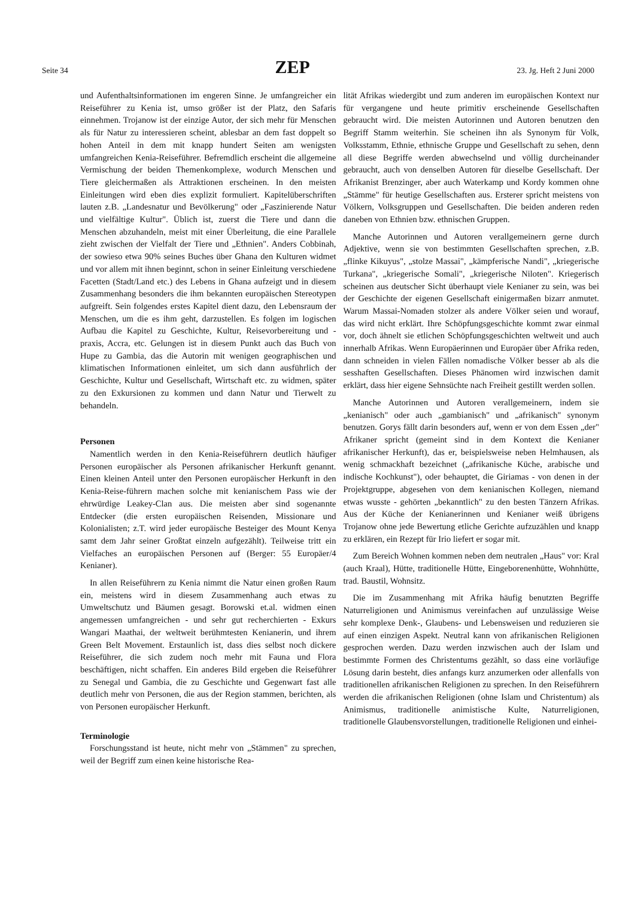Seite 34 ZEP 23. Jg. Heft 2 Juni 2000
und Aufenthaltsinformationen im engeren Sinne. Je umfangreicher ein Reiseführer zu Kenia ist, umso größer ist der Platz, den Safaris einnehmen. Trojanow ist der einzige Autor, der sich mehr für Menschen als für Natur zu interessieren scheint, ablesbar an dem fast doppelt so hohen Anteil in dem mit knapp hundert Seiten am wenigsten umfangreichen Kenia-Reiseführer. Befremdlich erscheint die allgemeine Vermischung der beiden Themenkomplexe, wodurch Menschen und Tiere gleichermaßen als Attraktionen erscheinen. In den meisten Einleitungen wird eben dies explizit formuliert. Kapitelüberschriften lauten z.B. „Landesnatur und Bevölkerung" oder „Faszinierende Natur und vielfältige Kultur". Üblich ist, zuerst die Tiere und dann die Menschen abzuhandeln, meist mit einer Überleitung, die eine Parallele zieht zwischen der Vielfalt der Tiere und „Ethnien". Anders Cobbinah, der sowieso etwa 90% seines Buches über Ghana den Kulturen widmet und vor allem mit ihnen beginnt, schon in seiner Einleitung verschiedene Facetten (Stadt/Land etc.) des Lebens in Ghana aufzeigt und in diesem Zusammenhang besonders die ihm bekannten europäischen Stereotypen aufgreift. Sein folgendes erstes Kapitel dient dazu, den Lebensraum der Menschen, um die es ihm geht, darzustellen. Es folgen im logischen Aufbau die Kapitel zu Geschichte, Kultur, Reisevorbereitung und -praxis, Accra, etc. Gelungen ist in diesem Punkt auch das Buch von Hupe zu Gambia, das die Autorin mit wenigen geographischen und klimatischen Informationen einleitet, um sich dann ausführlich der Geschichte, Kultur und Gesellschaft, Wirtschaft etc. zu widmen, später zu den Exkursionen zu kommen und dann Natur und Tierwelt zu behandeln.
Personen
Namentlich werden in den Kenia-Reiseführern deutlich häufiger Personen europäischer als Personen afrikanischer Herkunft genannt. Einen kleinen Anteil unter den Personen europäischer Herkunft in den Kenia-Reise-führern machen solche mit kenianischem Pass wie der ehrwürdige Leakey-Clan aus. Die meisten aber sind sogenannte Entdecker (die ersten europäischen Reisenden, Missionare und Kolonialisten; z.T. wird jeder europäische Besteiger des Mount Kenya samt dem Jahr seiner Großtat einzeln aufgezählt). Teilweise tritt ein Vielfaches an europäischen Personen auf (Berger: 55 Europäer/4 Kenianer).
In allen Reiseführern zu Kenia nimmt die Natur einen großen Raum ein, meistens wird in diesem Zusammenhang auch etwas zu Umweltschutz und Bäumen gesagt. Borowski et.al. widmen einen angemessen umfangreichen - und sehr gut recherchierten - Exkurs Wangari Maathai, der weltweit berühmtesten Kenianerin, und ihrem Green Belt Movement. Erstaunlich ist, dass dies selbst noch dickere Reiseführer, die sich zudem noch mehr mit Fauna und Flora beschäftigen, nicht schaffen. Ein anderes Bild ergeben die Reiseführer zu Senegal und Gambia, die zu Geschichte und Gegenwart fast alle deutlich mehr von Personen, die aus der Region stammen, berichten, als von Personen europäischer Herkunft.
Terminologie
Forschungsstand ist heute, nicht mehr von „Stämmen" zu sprechen, weil der Begriff zum einen keine historische Rea-
lität Afrikas wiedergibt und zum anderen im europäischen Kontext nur für vergangene und heute primitiv erscheinende Gesellschaften gebraucht wird. Die meisten Autorinnen und Autoren benutzen den Begriff Stamm weiterhin. Sie scheinen ihn als Synonym für Volk, Volksstamm, Ethnie, ethnische Gruppe und Gesellschaft zu sehen, denn all diese Begriffe werden abwechselnd und völlig durcheinander gebraucht, auch von denselben Autoren für dieselbe Gesellschaft. Der Afrikanist Brenzinger, aber auch Waterkamp und Kordy kommen ohne „Stämme" für heutige Gesellschaften aus. Ersterer spricht meistens von Völkern, Volksgruppen und Gesellschaften. Die beiden anderen reden daneben von Ethnien bzw. ethnischen Gruppen.
Manche Autorinnen und Autoren verallgemeinern gerne durch Adjektive, wenn sie von bestimmten Gesellschaften sprechen, z.B. „flinke Kikuyus", „stolze Massai", „kämpferische Nandi", „kriegerische Turkana", „kriegerische Somali", „kriegerische Niloten". Kriegerisch scheinen aus deutscher Sicht überhaupt viele Kenianer zu sein, was bei der Geschichte der eigenen Gesellschaft einigermaßen bizarr anmutet. Warum Massai-Nomaden stolzer als andere Völker seien und worauf, das wird nicht erklärt. Ihre Schöpfungsgeschichte kommt zwar einmal vor, doch ähnelt sie etlichen Schöpfungsgeschichten weltweit und auch innerhalb Afrikas. Wenn Europäerinnen und Europäer über Afrika reden, dann schneiden in vielen Fällen nomadische Völker besser ab als die sesshaften Gesellschaften. Dieses Phänomen wird inzwischen damit erklärt, dass hier eigene Sehnsüchte nach Freiheit gestillt werden sollen.
Manche Autorinnen und Autoren verallgemeinern, indem sie „kenianisch" oder auch „gambianisch" und „afrikanisch" synonym benutzen. Gorys fällt darin besonders auf, wenn er von dem Essen „der" Afrikaner spricht (gemeint sind in dem Kontext die Kenianer afrikanischer Herkunft), das er, beispielsweise neben Helmhausen, als wenig schmackhaft bezeichnet („afrikanische Küche, arabische und indische Kochkunst"), oder behauptet, die Giriamas - von denen in der Projektgruppe, abgesehen von dem kenianischen Kollegen, niemand etwas wusste - gehörten „bekanntlich" zu den besten Tänzern Afrikas. Aus der Küche der Kenianerinnen und Kenianer weiß übrigens Trojanow ohne jede Bewertung etliche Gerichte aufzuzählen und knapp zu erklären, ein Rezept für Irio liefert er sogar mit.
Zum Bereich Wohnen kommen neben dem neutralen „Haus" vor: Kral (auch Kraal), Hütte, traditionelle Hütte, Eingeborenenhütte, Wohnhütte, trad. Baustil, Wohnsitz.
Die im Zusammenhang mit Afrika häufig benutzten Begriffe Naturreligionen und Animismus vereinfachen auf unzulässige Weise sehr komplexe Denk-, Glaubens- und Lebensweisen und reduzieren sie auf einen einzigen Aspekt. Neutral kann von afrikanischen Religionen gesprochen werden. Dazu werden inzwischen auch der Islam und bestimmte Formen des Christentums gezählt, so dass eine vorläufige Lösung darin besteht, dies anfangs kurz anzumerken oder allenfalls von traditionellen afrikanischen Religionen zu sprechen. In den Reiseführern werden die afrikanischen Religionen (ohne Islam und Christentum) als Animismus, traditionelle animistische Kulte, Naturreligionen, traditionelle Glaubensvorstellungen, traditionelle Religionen und einhei-